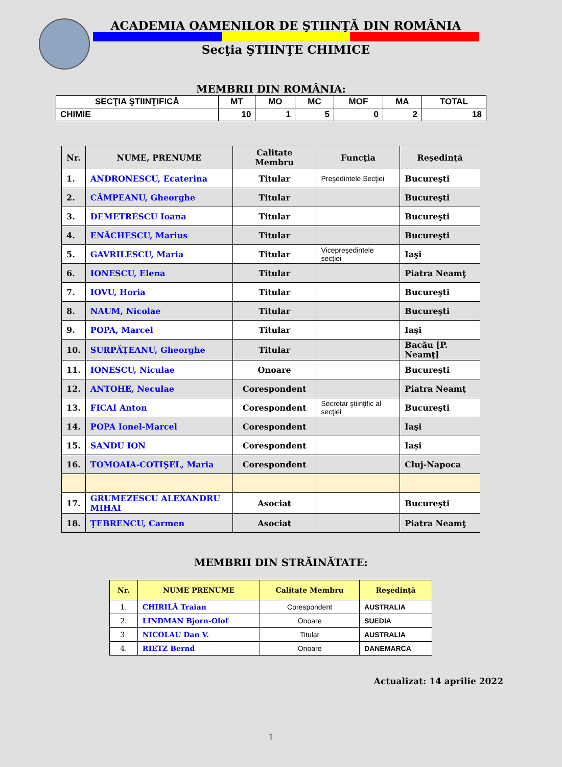ACADEMIA OAMENILOR DE ŞTIINŢĂ DIN ROMÂNIA
Secţia ŞTIINŢE CHIMICE
MEMBRII DIN ROMÂNIA:
| SECŢIA ŞTIINŢIFICĂ | MT | MO | MC | MOF | MA | TOTAL |
| --- | --- | --- | --- | --- | --- | --- |
| CHIMIE | 10 | 1 | 5 | 0 | 2 | 18 |
| Nr. | NUME, PRENUME | Calitate Membru | Funcţia | Reşedinţă |
| --- | --- | --- | --- | --- |
| 1. | ANDRONESCU, Ecaterina | Titular | Preşedintele Secţiei | Bucureşti |
| 2. | CÂMPEANU, Gheorghe | Titular | | Bucureşti |
| 3. | DEMETRESCU Ioana | Titular | | Bucureşti |
| 4. | ENĂCHESCU, Marius | Titular | | Bucureşti |
| 5. | GAVRILESCU, Maria | Titular | Vicepreşedintele secţiei | Iaşi |
| 6. | IONESCU, Elena | Titular | | Piatra Neamţ |
| 7. | IOVU, Horia | Titular | | Bucureşti |
| 8. | NAUM, Nicolae | Titular | | Bucureşti |
| 9. | POPA, Marcel | Titular | | Iaşi |
| 10. | SURPĂŢEANU, Gheorghe | Titular | | Bacău [P. Neamţ] |
| 11. | IONESCU, Niculae | Onoare | | Bucureşti |
| 12. | ANTOHE, Neculae | Corespondent | | Piatra Neamţ |
| 13. | FICAI Anton | Corespondent | Secretar ştiinţific al secţiei | Bucureşti |
| 14. | POPA Ionel-Marcel | Corespondent | | Iaşi |
| 15. | SANDU ION | Corespondent | | Iași |
| 16. | TOMOAIA-COTIŞEL, Maria | Corespondent | | Cluj-Napoca |
| 17. | GRUMEZESCU ALEXANDRU MIHAI | Asociat | | Bucureşti |
| 18. | ŢEBRENCU, Carmen | Asociat | | Piatra Neamţ |
MEMBRII DIN STRĂINĂTATE:
| Nr. | NUME PRENUME | Calitate Membru | Reşedinţă |
| --- | --- | --- | --- |
| 1. | CHIRILĂ Traian | Corespondent | AUSTRALIA |
| 2. | LINDMAN Bjorn-Olof | Onoare | SUEDIA |
| 3. | NICOLAU Dan V. | Titular | AUSTRALIA |
| 4. | RIETZ Bernd | Onoare | DANEMARCA |
Actualizat: 14 aprilie 2022
1